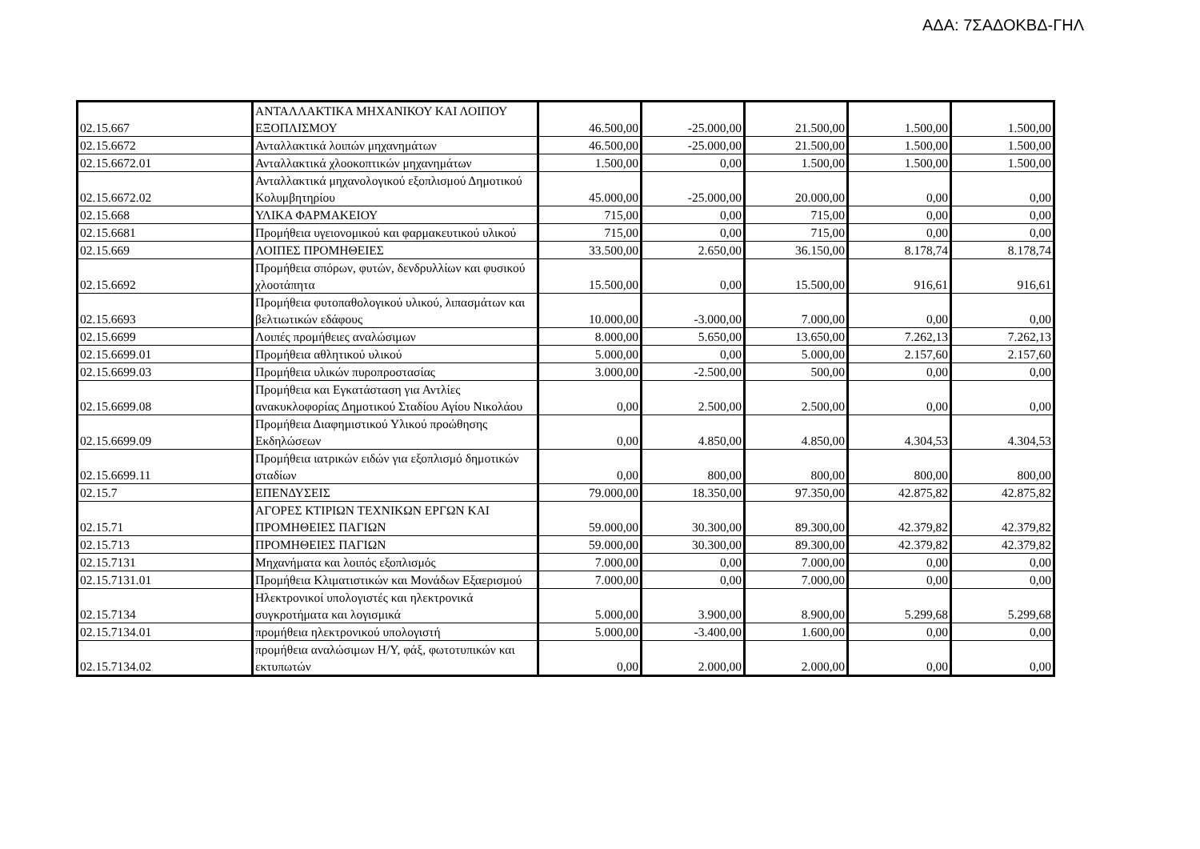ΑΔΑ: 7ΣΑΔΟΚΒΔ-ΓΗΛ
| 02.15.667 | ΑΝΤΑΛΛΑΚΤΙΚΑ ΜΗΧΑΝΙΚΟΥ ΚΑΙ ΛΟΙΠΟΥ ΕΞΟΠΛΙΣΜΟΥ | 46.500,00 | -25.000,00 | 21.500,00 | 1.500,00 | 1.500,00 |
| 02.15.6672 | Ανταλλακτικά λοιπών μηχανημάτων | 46.500,00 | -25.000,00 | 21.500,00 | 1.500,00 | 1.500,00 |
| 02.15.6672.01 | Ανταλλακτικά χλοοκοπτικών μηχανημάτων | 1.500,00 | 0,00 | 1.500,00 | 1.500,00 | 1.500,00 |
| 02.15.6672.02 | Ανταλλακτικά μηχανολογικού εξοπλισμού Δημοτικού Κολυμβητηρίου | 45.000,00 | -25.000,00 | 20.000,00 | 0,00 | 0,00 |
| 02.15.668 | ΥΛΙΚΑ ΦΑΡΜΑΚΕΙΟΥ | 715,00 | 0,00 | 715,00 | 0,00 | 0,00 |
| 02.15.6681 | Προμήθεια υγειονομικού και φαρμακευτικού υλικού | 715,00 | 0,00 | 715,00 | 0,00 | 0,00 |
| 02.15.669 | ΛΟΙΠΕΣ ΠΡΟΜΗΘΕΙΕΣ | 33.500,00 | 2.650,00 | 36.150,00 | 8.178,74 | 8.178,74 |
| 02.15.6692 | Προμήθεια σπόρων, φυτών, δενδρυλλίων και φυσικού χλοοτάπητα | 15.500,00 | 0,00 | 15.500,00 | 916,61 | 916,61 |
| 02.15.6693 | Προμήθεια φυτοπαθολογικού υλικού, λιπασμάτων και βελτιωτικών εδάφους | 10.000,00 | -3.000,00 | 7.000,00 | 0,00 | 0,00 |
| 02.15.6699 | Λοιπές προμήθειες αναλώσιμων | 8.000,00 | 5.650,00 | 13.650,00 | 7.262,13 | 7.262,13 |
| 02.15.6699.01 | Προμήθεια αθλητικού υλικού | 5.000,00 | 0,00 | 5.000,00 | 2.157,60 | 2.157,60 |
| 02.15.6699.03 | Προμήθεια υλικών πυροπροστασίας | 3.000,00 | -2.500,00 | 500,00 | 0,00 | 0,00 |
| 02.15.6699.08 | Προμήθεια και Εγκατάσταση για Αντλίες ανακυκλοφορίας Δημοτικού Σταδίου Αγίου Νικολάου | 0,00 | 2.500,00 | 2.500,00 | 0,00 | 0,00 |
| 02.15.6699.09 | Προμήθεια Διαφημιστικού Υλικού προώθησης Εκδηλώσεων | 0,00 | 4.850,00 | 4.850,00 | 4.304,53 | 4.304,53 |
| 02.15.6699.11 | Προμήθεια ιατρικών ειδών για εξοπλισμό δημοτικών σταδίων | 0,00 | 800,00 | 800,00 | 800,00 | 800,00 |
| 02.15.7 | ΕΠΕΝΔΥΣΕΙΣ | 79.000,00 | 18.350,00 | 97.350,00 | 42.875,82 | 42.875,82 |
| 02.15.71 | ΑΓΟΡΕΣ ΚΤΙΡΙΩΝ ΤΕΧΝΙΚΩΝ ΕΡΓΩΝ ΚΑΙ ΠΡΟΜΗΘΕΙΕΣ ΠΑΓΙΩΝ | 59.000,00 | 30.300,00 | 89.300,00 | 42.379,82 | 42.379,82 |
| 02.15.713 | ΠΡΟΜΗΘΕΙΕΣ ΠΑΓΙΩΝ | 59.000,00 | 30.300,00 | 89.300,00 | 42.379,82 | 42.379,82 |
| 02.15.7131 | Μηχανήματα και λοιπός εξοπλισμός | 7.000,00 | 0,00 | 7.000,00 | 0,00 | 0,00 |
| 02.15.7131.01 | Προμήθεια Κλιματιστικών και Μονάδων Εξαερισμού | 7.000,00 | 0,00 | 7.000,00 | 0,00 | 0,00 |
| 02.15.7134 | Ηλεκτρονικοί υπολογιστές και ηλεκτρονικά συγκροτήματα και λογισμικά | 5.000,00 | 3.900,00 | 8.900,00 | 5.299,68 | 5.299,68 |
| 02.15.7134.01 | προμήθεια ηλεκτρονικού υπολογιστή | 5.000,00 | -3.400,00 | 1.600,00 | 0,00 | 0,00 |
| 02.15.7134.02 | προμήθεια αναλώσιμων Η/Υ, φάξ, φωτοτυπικών και εκτυπωτών | 0,00 | 2.000,00 | 2.000,00 | 0,00 | 0,00 |